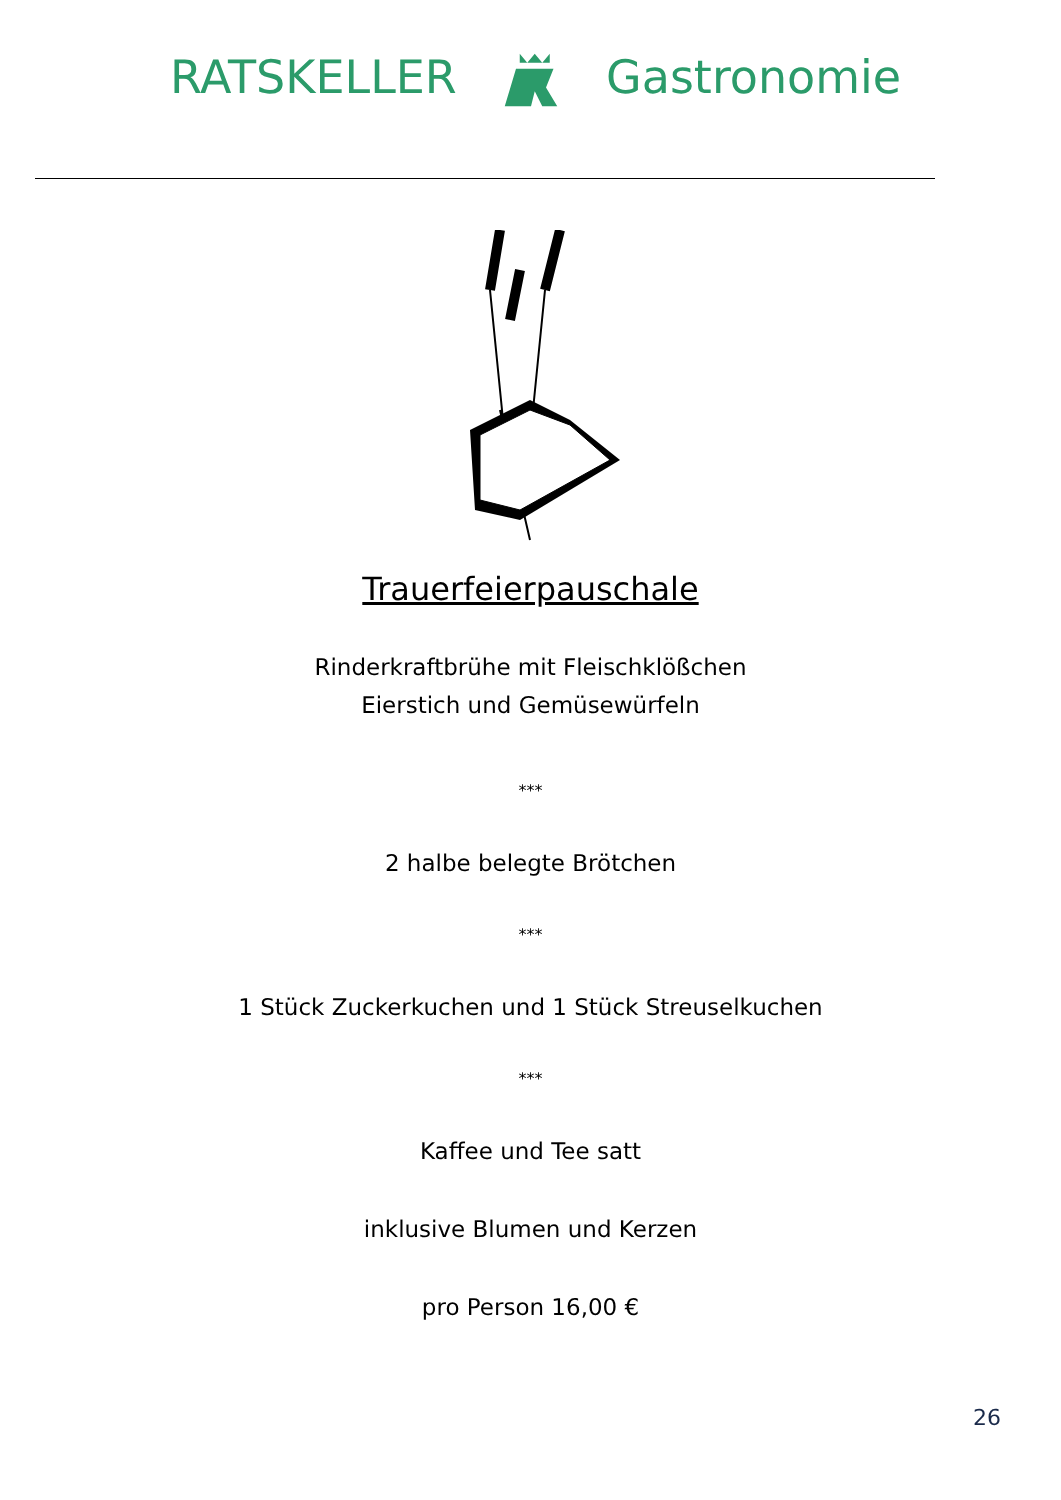RATSKELLER Gastronomie
Trauerfeierpauschale
Rinderkraftbrühe mit Fleischklößchen
Eierstich und Gemüsewürfeln
***
2 halbe belegte Brötchen
***
1 Stück Zuckerkuchen und 1 Stück Streuselkuchen
***
Kaffee und Tee satt
inklusive Blumen und Kerzen
pro Person 16,00 €
26